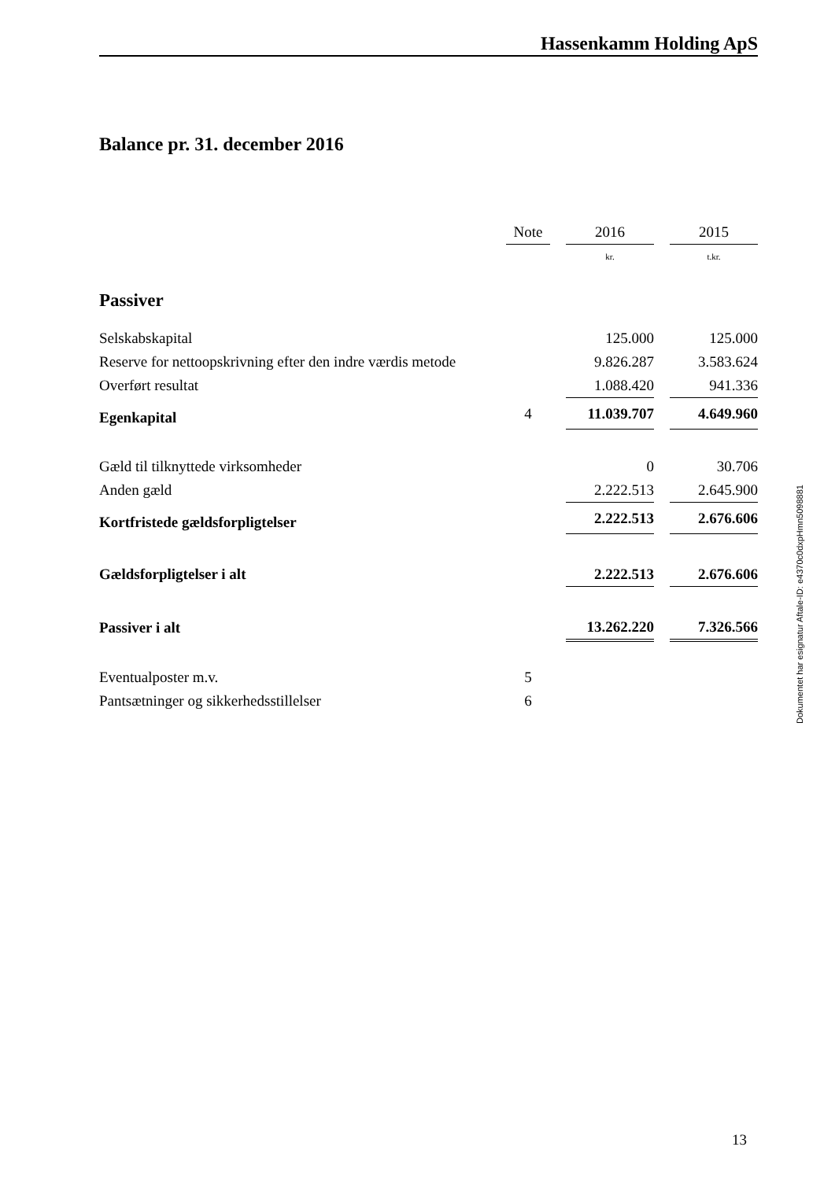Hassenkamm Holding ApS
Balance pr. 31. december 2016
| | Note | | 2016 | | 2015 |
| | | | kr. | | t.kr. |
| Passiver | | | | | |
| Selskabskapital | | | 125.000 | | 125.000 |
| Reserve for nettoopskrivning efter den indre værdis metode | | | 9.826.287 | | 3.583.624 |
| Overført resultat | | | 1.088.420 | | 941.336 |
| Egenkapital | 4 | | 11.039.707 | | 4.649.960 |
| Gæld til tilknyttede virksomheder | | | 0 | | 30.706 |
| Anden gæld | | | 2.222.513 | | 2.645.900 |
| Kortfristede gældsforpligtelser | | | 2.222.513 | | 2.676.606 |
| Gældsforpligtelser i alt | | | 2.222.513 | | 2.676.606 |
| Passiver i alt | | | 13.262.220 | | 7.326.566 |
| Eventualposter m.v. | 5 | | | | |
| Pantsætninger og sikkerhedsstillelser | 6 | | | | |
Dokumentet har esignatur Aftale-ID: e4370c0dxpHmn5098881
13